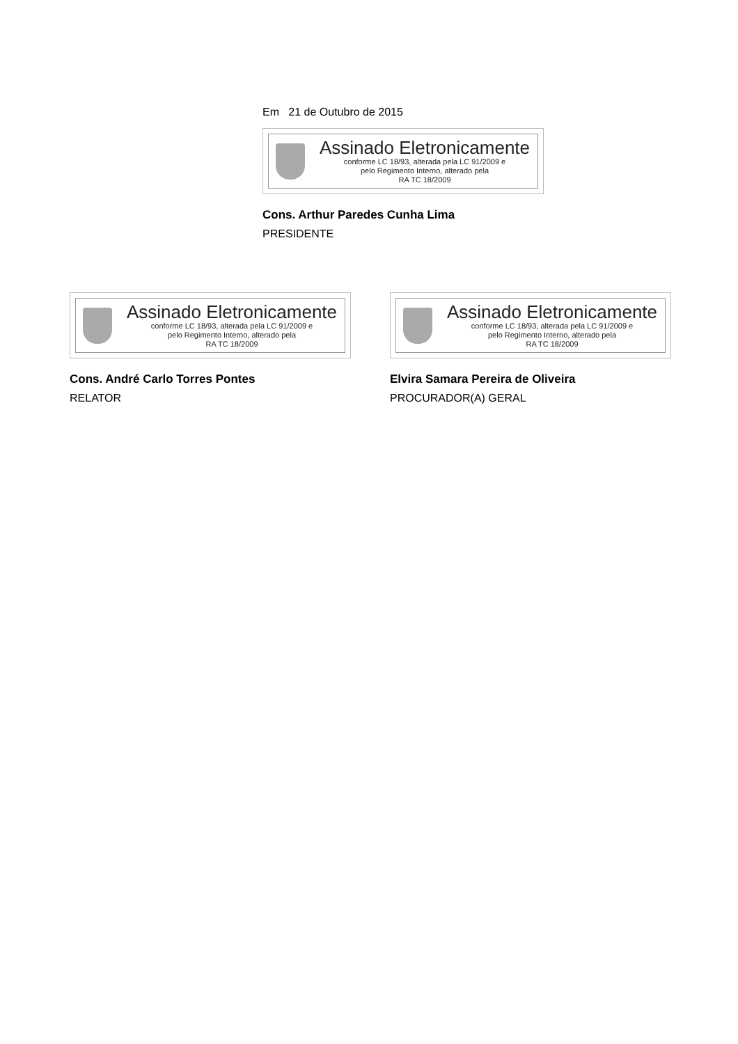Em 21 de Outubro de 2015
Assinado Eletronicamente
conforme LC 18/93, alterada pela LC 91/2009 e
pelo Regimento Interno, alterado pela
RA TC 18/2009
Cons. Arthur Paredes Cunha Lima
PRESIDENTE
Assinado Eletronicamente
conforme LC 18/93, alterada pela LC 91/2009 e
pelo Regimento Interno, alterado pela
RA TC 18/2009
Cons. André Carlo Torres Pontes
RELATOR
Assinado Eletronicamente
conforme LC 18/93, alterada pela LC 91/2009 e
pelo Regimento Interno, alterado pela
RA TC 18/2009
Elvira Samara Pereira de Oliveira
PROCURADOR(A) GERAL